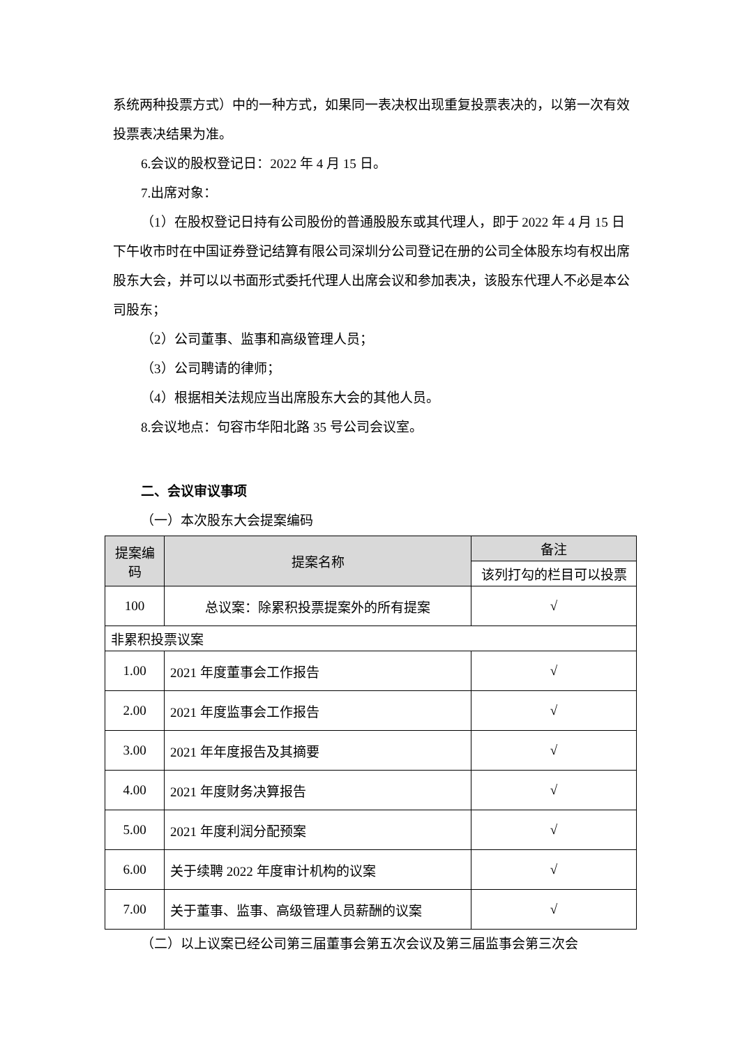系统两种投票方式）中的一种方式，如果同一表决权出现重复投票表决的，以第一次有效投票表决结果为准。
6.会议的股权登记日：2022 年 4 月 15 日。
7.出席对象：
（1）在股权登记日持有公司股份的普通股股东或其代理人，即于 2022 年 4 月 15 日下午收市时在中国证券登记结算有限公司深圳分公司登记在册的公司全体股东均有权出席股东大会，并可以以书面形式委托代理人出席会议和参加表决，该股东代理人不必是本公司股东；
（2）公司董事、监事和高级管理人员；
（3）公司聘请的律师；
（4）根据相关法规应当出席股东大会的其他人员。
8.会议地点：句容市华阳北路 35 号公司会议室。
二、会议审议事项
（一）本次股东大会提案编码
| 提案编码 | 提案名称 | 备注 |
| --- | --- | --- |
| | | 该列打勾的栏目可以投票 |
| 100 | 总议案：除累积投票提案外的所有提案 | √ |
| 非累积投票议案 | | |
| 1.00 | 2021 年度董事会工作报告 | √ |
| 2.00 | 2021 年度监事会工作报告 | √ |
| 3.00 | 2021 年年度报告及其摘要 | √ |
| 4.00 | 2021 年度财务决算报告 | √ |
| 5.00 | 2021 年度利润分配预案 | √ |
| 6.00 | 关于续聘 2022 年度审计机构的议案 | √ |
| 7.00 | 关于董事、监事、高级管理人员薪酬的议案 | √ |
（二）以上议案已经公司第三届董事会第五次会议及第三届监事会第三次会